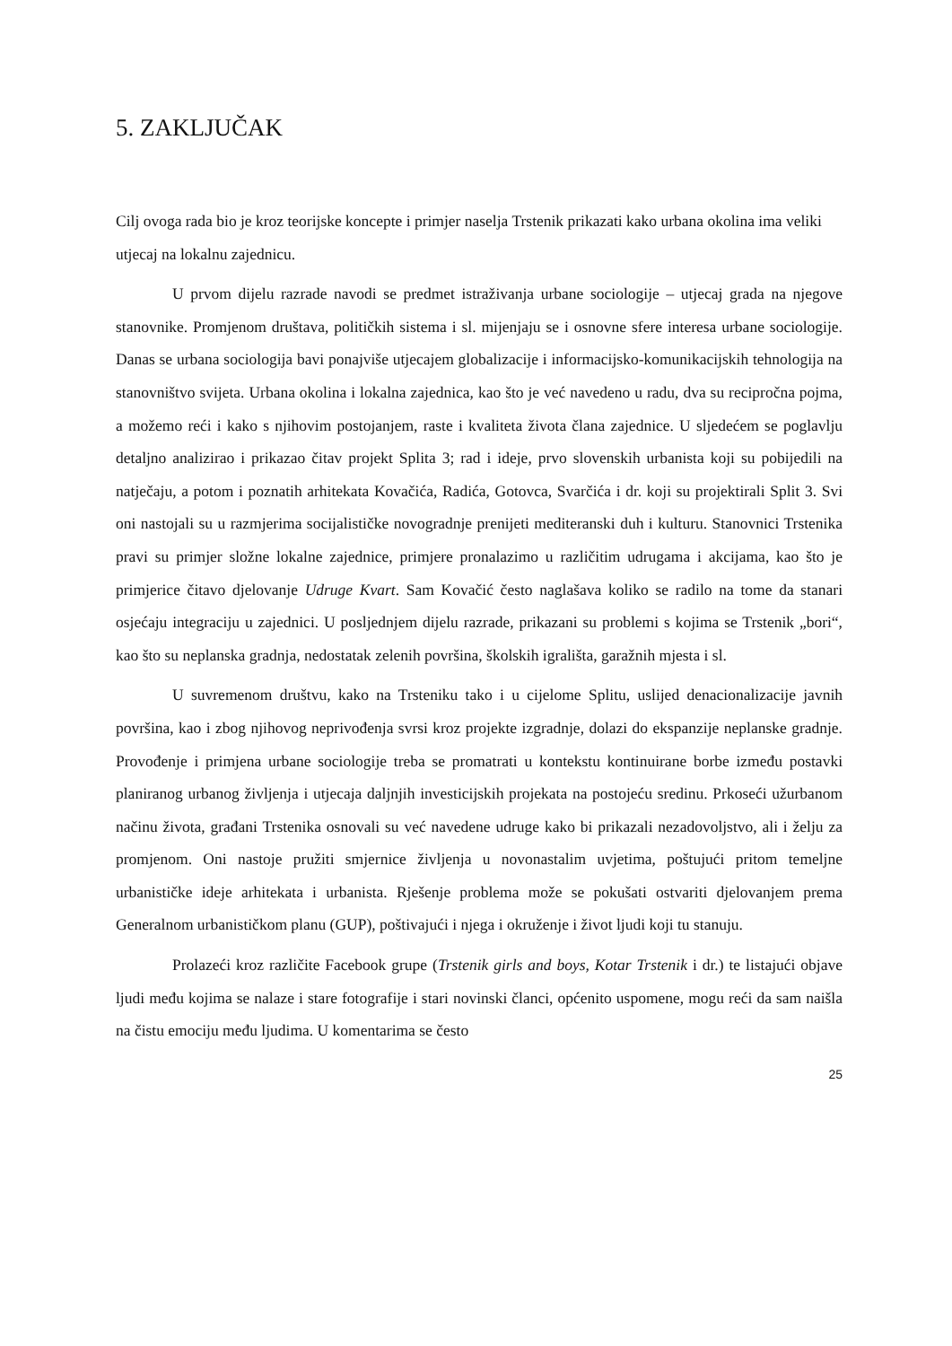5. ZAKLJUČAK
Cilj ovoga rada bio je kroz teorijske koncepte i primjer naselja Trstenik prikazati kako urbana okolina ima veliki utjecaj na lokalnu zajednicu.
U prvom dijelu razrade navodi se predmet istraživanja urbane sociologije – utjecaj grada na njegove stanovnike. Promjenom društava, političkih sistema i sl. mijenjaju se i osnovne sfere interesa urbane sociologije. Danas se urbana sociologija bavi ponajviše utjecajem globalizacije i informacijsko-komunikacijskih tehnologija na stanovništvo svijeta. Urbana okolina i lokalna zajednica, kao što je već navedeno u radu, dva su recipročna pojma, a možemo reći i kako s njihovim postojanjem, raste i kvaliteta života člana zajednice. U sljedećem se poglavlju detaljno analizirao i prikazao čitav projekt Splita 3; rad i ideje, prvo slovenskih urbanista koji su pobijedili na natječaju, a potom i poznatih arhitekata Kovačića, Radića, Gotovca, Svarčića i dr. koji su projektirali Split 3. Svi oni nastojali su u razmjerima socijalističke novogradnje prenijeti mediteranski duh i kulturu. Stanovnici Trstenika pravi su primjer složne lokalne zajednice, primjere pronalazimo u različitim udrugama i akcijama, kao što je primjerice čitavo djelovanje Udruge Kvart. Sam Kovačić često naglašava koliko se radilo na tome da stanari osjećaju integraciju u zajednici. U posljednjem dijelu razrade, prikazani su problemi s kojima se Trstenik „bori“, kao što su neplanska gradnja, nedostatak zelenih površina, školskih igrališta, garažnih mjesta i sl.
U suvremenom društvu, kako na Trsteniku tako i u cijelome Splitu, uslijed denacionalizacije javnih površina, kao i zbog njihovog neprivođenja svrsi kroz projekte izgradnje, dolazi do ekspanzije neplanske gradnje. Provođenje i primjena urbane sociologije treba se promatrati u kontekstu kontinuirane borbe između postavki planiranog urbanog življenja i utjecaja daljnjih investicijskih projekata na postojeću sredinu. Prkoseći užurbanom načinu života, građani Trstenika osnovali su već navedene udruge kako bi prikazali nezadovoljstvo, ali i želju za promjenom. Oni nastoje pružiti smjernice življenja u novonastalim uvjetima, poštujući pritom temeljne urbanističke ideje arhitekata i urbanista. Rješenje problema može se pokušati ostvariti djelovanjem prema Generalnom urbanističkom planu (GUP), poštivajući i njega i okruženje i život ljudi koji tu stanuju.
Prolazeći kroz različite Facebook grupe (Trstenik girls and boys, Kotar Trstenik i dr.) te listajući objave ljudi među kojima se nalaze i stare fotografije i stari novinski članci, općenito uspomene, mogu reći da sam naišla na čistu emociju među ljudima. U komentarima se često
25